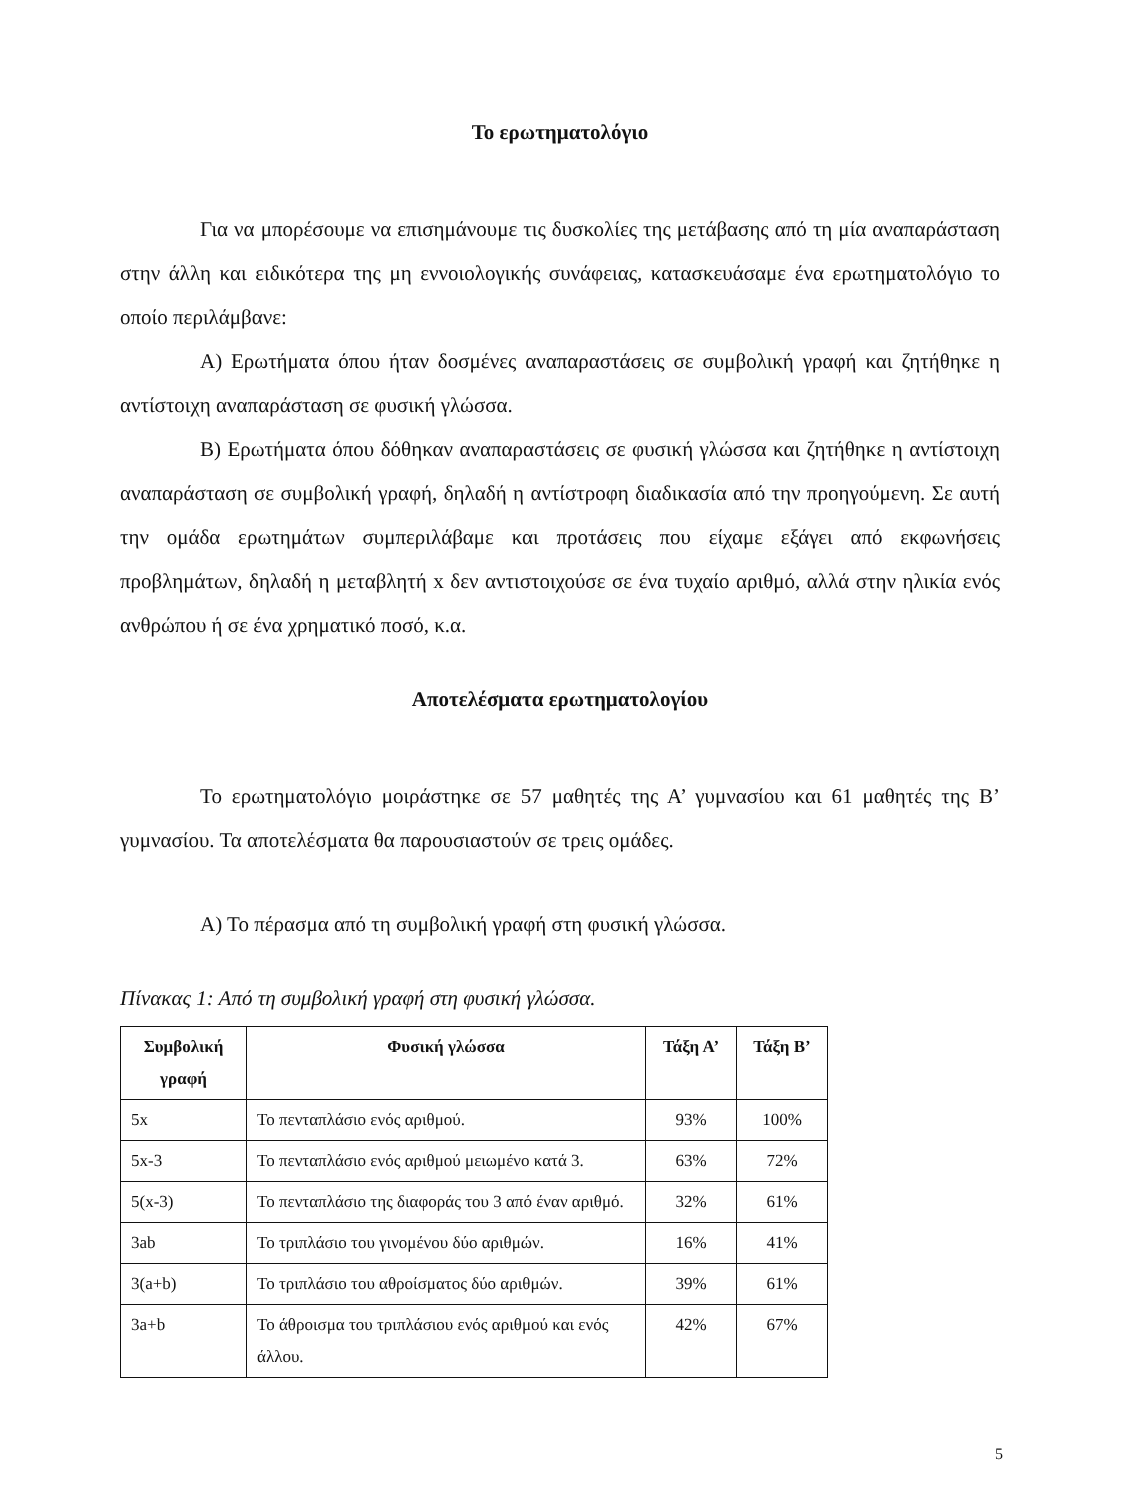Το ερωτηματολόγιο
Για να μπορέσουμε να επισημάνουμε τις δυσκολίες της μετάβασης από τη μία αναπαράσταση στην άλλη και ειδικότερα της μη εννοιολογικής συνάφειας, κατασκευάσαμε ένα ερωτηματολόγιο το οποίο περιλάμβανε:
Α) Ερωτήματα όπου ήταν δοσμένες αναπαραστάσεις σε συμβολική γραφή και ζητήθηκε η αντίστοιχη αναπαράσταση σε φυσική γλώσσα.
Β) Ερωτήματα όπου δόθηκαν αναπαραστάσεις σε φυσική γλώσσα και ζητήθηκε η αντίστοιχη αναπαράσταση σε συμβολική γραφή, δηλαδή η αντίστροφη διαδικασία από την προηγούμενη. Σε αυτή την ομάδα ερωτημάτων συμπεριλάβαμε και προτάσεις που είχαμε εξάγει από εκφωνήσεις προβλημάτων, δηλαδή η μεταβλητή x δεν αντιστοιχούσε σε ένα τυχαίο αριθμό, αλλά στην ηλικία ενός ανθρώπου ή σε ένα χρηματικό ποσό, κ.α.
Αποτελέσματα ερωτηματολογίου
Το ερωτηματολόγιο μοιράστηκε σε 57 μαθητές της Α’ γυμνασίου και 61 μαθητές της Β’ γυμνασίου. Τα αποτελέσματα θα παρουσιαστούν σε τρεις ομάδες.
Α) Το πέρασμα από τη συμβολική γραφή στη φυσική γλώσσα.
Πίνακας 1: Από τη συμβολική γραφή στη φυσική γλώσσα.
| Συμβολική γραφή | Φυσική γλώσσα | Τάξη Α’ | Τάξη Β’ |
| --- | --- | --- | --- |
| 5x | Το πενταπλάσιο ενός αριθμού. | 93% | 100% |
| 5x-3 | Το πενταπλάσιο ενός αριθμού μειωμένο κατά 3. | 63% | 72% |
| 5(x-3) | Το πενταπλάσιο της διαφοράς του 3 από έναν αριθμό. | 32% | 61% |
| 3ab | Το τριπλάσιο του γινομένου δύο αριθμών. | 16% | 41% |
| 3(a+b) | Το τριπλάσιο του αθροίσματος δύο αριθμών. | 39% | 61% |
| 3a+b | Το άθροισμα του τριπλάσιου ενός αριθμού και ενός άλλου. | 42% | 67% |
5